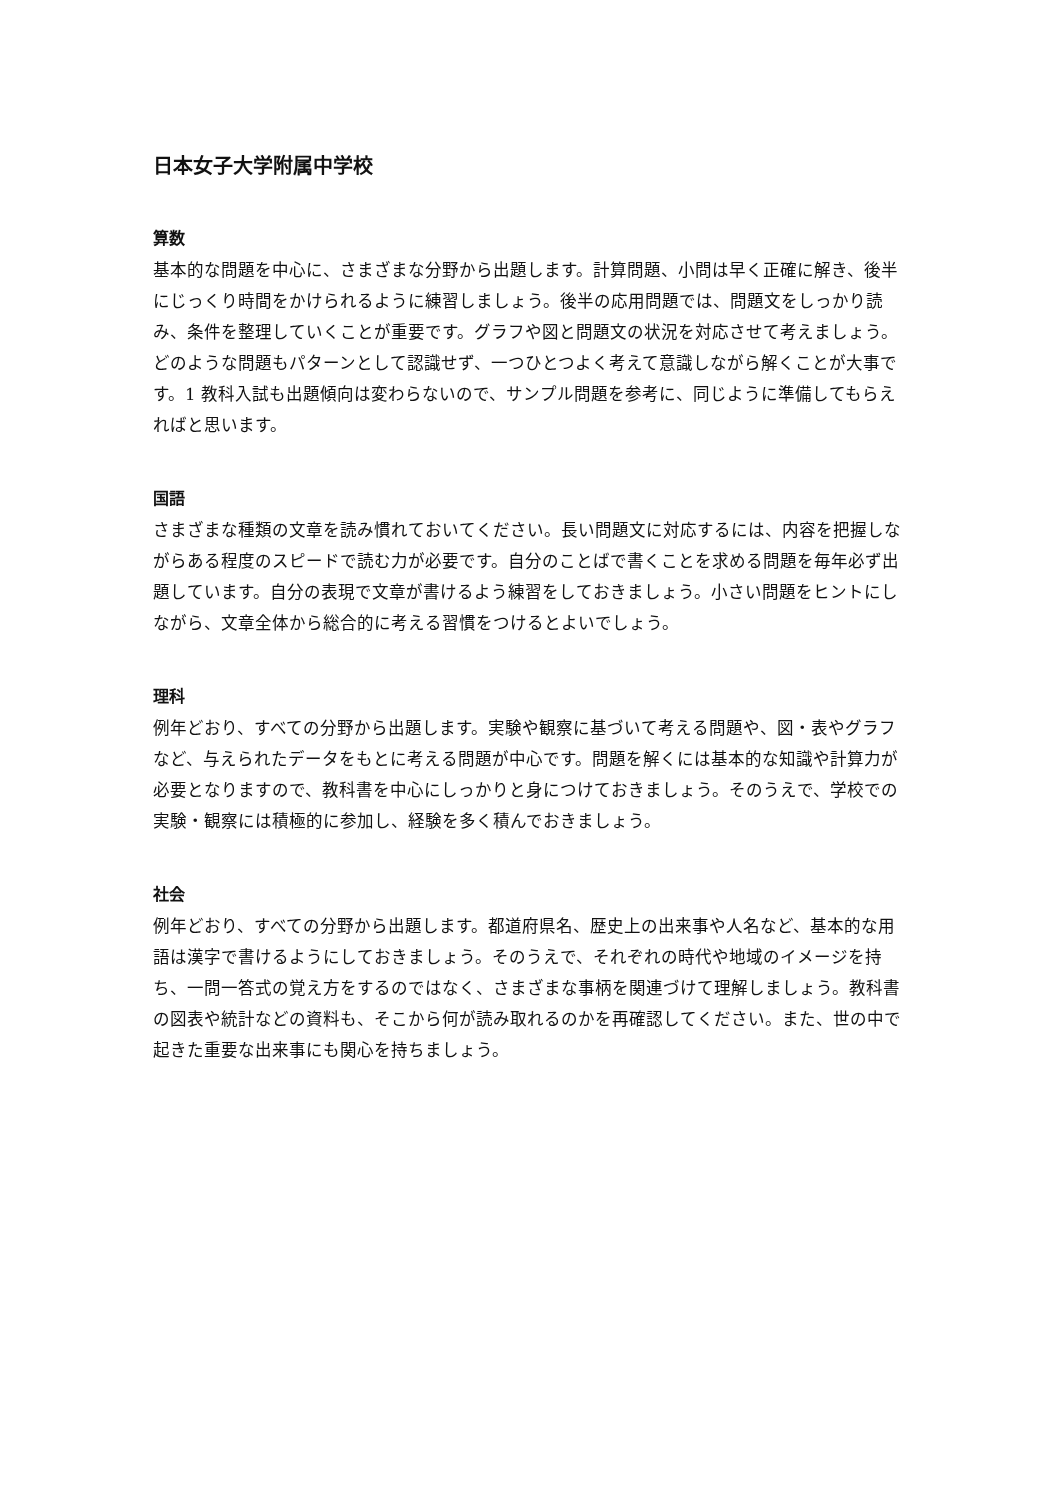日本女子大学附属中学校
算数
基本的な問題を中心に、さまざまな分野から出題します。計算問題、小問は早く正確に解き、後半にじっくり時間をかけられるように練習しましょう。後半の応用問題では、問題文をしっかり読み、条件を整理していくことが重要です。グラフや図と問題文の状況を対応させて考えましょう。どのような問題もパターンとして認識せず、一つひとつよく考えて意識しながら解くことが大事です。1 教科入試も出題傾向は変わらないので、サンプル問題を参考に、同じように準備してもらえればと思います。
国語
さまざまな種類の文章を読み慣れておいてください。長い問題文に対応するには、内容を把握しながらある程度のスピードで読む力が必要です。自分のことばで書くことを求める問題を毎年必ず出題しています。自分の表現で文章が書けるよう練習をしておきましょう。小さい問題をヒントにしながら、文章全体から総合的に考える習慣をつけるとよいでしょう。
理科
例年どおり、すべての分野から出題します。実験や観察に基づいて考える問題や、図・表やグラフなど、与えられたデータをもとに考える問題が中心です。問題を解くには基本的な知識や計算力が必要となりますので、教科書を中心にしっかりと身につけておきましょう。そのうえで、学校での実験・観察には積極的に参加し、経験を多く積んでおきましょう。
社会
例年どおり、すべての分野から出題します。都道府県名、歴史上の出来事や人名など、基本的な用語は漢字で書けるようにしておきましょう。そのうえで、それぞれの時代や地域のイメージを持ち、一問一答式の覚え方をするのではなく、さまざまな事柄を関連づけて理解しましょう。教科書の図表や統計などの資料も、そこから何が読み取れるのかを再確認してください。また、世の中で起きた重要な出来事にも関心を持ちましょう。